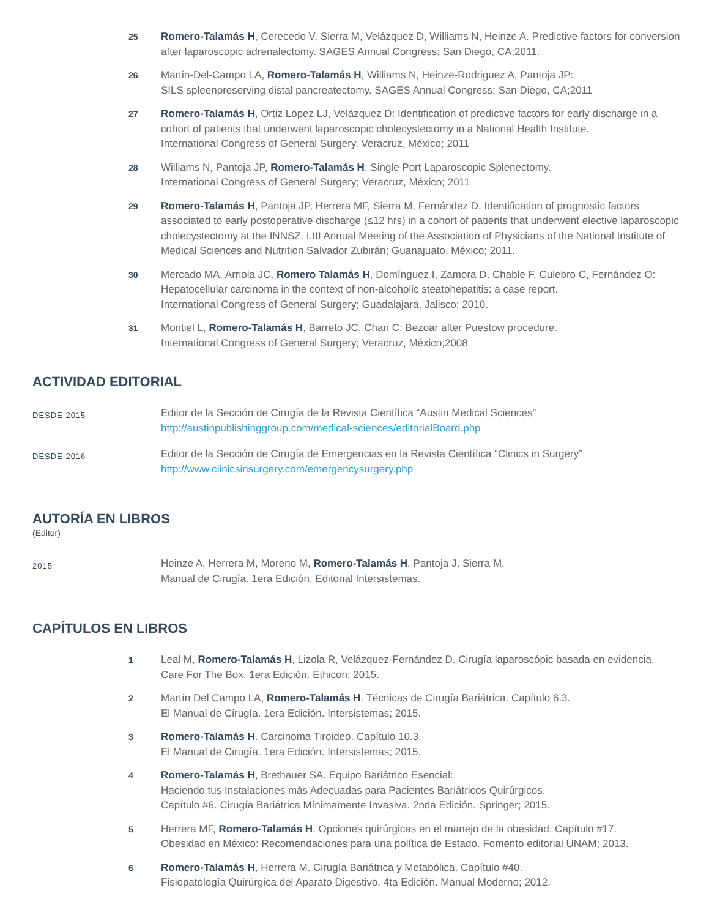25
Romero-Talamás H, Cerecedo V, Sierra M, Velázquez D, Williams N, Heinze A. Predictive factors for conversion after laparoscopic adrenalectomy. SAGES Annual Congress; San Diego, CA;2011.
26
Martin-Del-Campo LA, Romero-Talamás H, Williams N, Heinze-Rodriguez A, Pantoja JP:
SILS spleenpreserving distal pancreatectomy. SAGES Annual Congress; San Diego, CA;2011
27
Romero-Talamás H, Ortiz López LJ, Velázquez D: Identification of predictive factors for early discharge in a cohort of patients that underwent laparoscopic cholecystectomy in a National Health Institute.
International Congress of General Surgery. Veracruz, México; 2011
28
Williams N, Pantoja JP, Romero-Talamás H: Single Port Laparoscopic Splenectomy.
International Congress of General Surgery; Veracruz, México; 2011
29
Romero-Talamás H, Pantoja JP, Herrera MF, Sierra M, Fernández D. Identification of prognostic factors associated to early postoperative discharge (≤12 hrs) in a cohort of patients that underwent elective laparoscopic cholecystectomy at the INNSZ. LIII Annual Meeting of the Association of Physicians of the National Institute of Medical Sciences and Nutrition Salvador Zubirán; Guanajuato, México; 2011.
30
Mercado MA, Arriola JC, Romero Talamás H, Domínguez I, Zamora D, Chable F, Culebro C, Fernández O: Hepatocellular carcinoma in the context of non-alcoholic steatohepatitis: a case report.
International Congress of General Surgery; Guadalajara, Jalisco; 2010.
31
Montiel L, Romero-Talamás H, Barreto JC, Chan C: Bezoar after Puestow procedure.
International Congress of General Surgery; Veracruz, México;2008
ACTIVIDAD EDITORIAL
DESDE 2015
Editor de la Sección de Cirugía de la Revista Científica “Austin Medical Sciences”
http://austinpublishinggroup.com/medical-sciences/editorialBoard.php
DESDE 2016
Editor de la Sección de Cirugía de Emergencias en la Revista Científica “Clinics in Surgery”
http://www.clinicsinsurgery.com/emergencysurgery.php
AUTORÍA EN LIBROS
(Editor)
2015
Heinze A, Herrera M, Moreno M, Romero-Talamás H, Pantoja J, Sierra M.
Manual de Cirugía. 1era Edición. Editorial Intersistemas.
CAPÍTULOS EN LIBROS
1
Leal M, Romero-Talamás H, Lizola R, Velázquez-Fernández D. Cirugía laparoscópic basada en evidencia.
Care For The Box. 1era Edición. Ethicon; 2015.
2
Martín Del Campo LA, Romero-Talamás H. Técnicas de Cirugía Bariátrica. Capítulo 6.3.
El Manual de Cirugía. 1era Edición. Intersistemas; 2015.
3
Romero-Talamás H. Carcinoma Tiroideo. Capítulo 10.3.
El Manual de Cirugía. 1era Edición. Intersistemas; 2015.
4
Romero-Talamás H, Brethauer SA. Equipo Bariátrico Esencial:
Haciendo tus Instalaciones más Adecuadas para Pacientes Bariátricos Quirúrgicos.
Capítulo #6. Cirugía Bariátrica Mínimamente Invasiva. 2nda Edición. Springer; 2015.
5
Herrera MF, Romero-Talamás H. Opciones quirúrgicas en el manejo de la obesidad. Capítulo #17.
Obesidad en México: Recomendaciones para una política de Estado. Fomento editorial UNAM; 2013.
6
Romero-Talamás H, Herrera M. Cirugía Bariátrica y Metabólica. Capítulo #40.
Fisiopatología Quirúrgica del Aparato Digestivo. 4ta Edición. Manual Moderno; 2012.